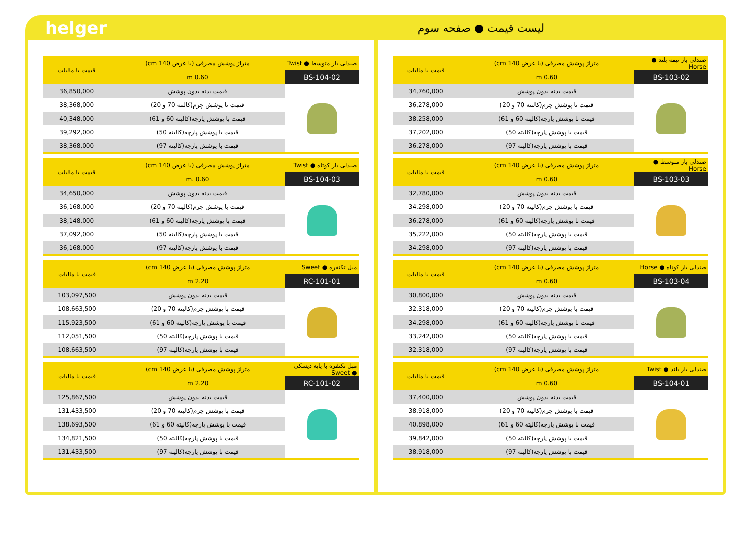helger
لیست قیمت ● صفحه سوم
| صندلی بار نیمه بلند ● Horse | متراژ پوشش مصرفی (با عرض 140 cm) | قیمت با مالیات |
| --- | --- | --- |
| BS-103-02 | 0.60 m | |
| | قیمت بدنه بدون پوشش | 34,760,000 |
| | قیمت با پوشش چرم(کالیته 70 و 20) | 36,278,000 |
| | قیمت با پوشش پارچه(کالیته 60 و 61) | 38,258,000 |
| | قیمت با پوشش پارچه(کالیته 50) | 37,202,000 |
| | قیمت با پوشش پارچه(کالیته 97) | 36,278,000 |
| صندلی بار متوسط ● Horse | متراژ پوشش مصرفی (با عرض 140 cm) | قیمت با مالیات |
| --- | --- | --- |
| BS-103-03 | 0.60 m | |
| | قیمت بدنه بدون پوشش | 32,780,000 |
| | قیمت با پوشش چرم(کالیته 70 و 20) | 34,298,000 |
| | قیمت با پوشش پارچه(کالیته 60 و 61) | 36,278,000 |
| | قیمت با پوشش پارچه(کالیته 50) | 35,222,000 |
| | قیمت با پوشش پارچه(کالیته 97) | 34,298,000 |
| صندلی بار کوتاه ● Horse | متراژ پوشش مصرفی (با عرض 140 cm) | قیمت با مالیات |
| --- | --- | --- |
| BS-103-04 | 0.60 m | |
| | قیمت بدنه بدون پوشش | 30,800,000 |
| | قیمت با پوشش چرم(کالیته 70 و 20) | 32,318,000 |
| | قیمت با پوشش پارچه(کالیته 60 و 61) | 34,298,000 |
| | قیمت با پوشش پارچه(کالیته 50) | 33,242,000 |
| | قیمت با پوشش پارچه(کالیته 97) | 32,318,000 |
| صندلی بار بلند ● Twist | متراژ پوشش مصرفی (با عرض 140 cm) | قیمت با مالیات |
| --- | --- | --- |
| BS-104-01 | 0.60 m | |
| | قیمت بدنه بدون پوشش | 37,400,000 |
| | قیمت با پوشش چرم(کالیته 70 و 20) | 38,918,000 |
| | قیمت با پوشش پارچه(کالیته 60 و 61) | 40,898,000 |
| | قیمت با پوشش پارچه(کالیته 50) | 39,842,000 |
| | قیمت با پوشش پارچه(کالیته 97) | 38,918,000 |
| صندلی بار متوسط ● Twist | متراژ پوشش مصرفی (با عرض 140 cm) | قیمت با مالیات |
| --- | --- | --- |
| BS-104-02 | 0.60 m | |
| | قیمت بدنه بدون پوشش | 36,850,000 |
| | قیمت با پوشش چرم(کالیته 70 و 20) | 38,368,000 |
| | قیمت با پوشش پارچه(کالیته 60 و 61) | 40,348,000 |
| | قیمت با پوشش پارچه(کالیته 50) | 39,292,000 |
| | قیمت با پوشش پارچه(کالیته 97) | 38,368,000 |
| صندلی بار کوتاه ● Twist | متراژ پوشش مصرفی (با عرض 140 cm) | قیمت با مالیات |
| --- | --- | --- |
| BS-104-03 | 0.60 .m | |
| | قیمت بدنه بدون پوشش | 34,650,000 |
| | قیمت با پوشش چرم(کالیته 70 و 20) | 36,168,000 |
| | قیمت با پوشش پارچه(کالیته 60 و 61) | 38,148,000 |
| | قیمت با پوشش پارچه(کالیته 50) | 37,092,000 |
| | قیمت با پوشش پارچه(کالیته 97) | 36,168,000 |
| مبل تکنفره ● Sweet | متراژ پوشش مصرفی (با عرض 140 cm) | قیمت با مالیات |
| --- | --- | --- |
| RC-101-01 | 2.20 m | |
| | قیمت بدنه بدون پوشش | 103,097,500 |
| | قیمت با پوشش چرم(کالیته 70 و 20) | 108,663,500 |
| | قیمت با پوشش پارچه(کالیته 60 و 61) | 115,923,500 |
| | قیمت با پوشش پارچه(کالیته 50) | 112,051,500 |
| | قیمت با پوشش پارچه(کالیته 97) | 108,663,500 |
| مبل تکنفره با پایه دیسکی ● Sweet | متراژ پوشش مصرفی (با عرض 140 cm) | قیمت با مالیات |
| --- | --- | --- |
| RC-101-02 | 2.20 m | |
| | قیمت بدنه بدون پوشش | 125,867,500 |
| | قیمت با پوشش چرم(کالیته 70 و 20) | 131,433,500 |
| | قیمت با پوشش پارچه(کالیته 60 و 61) | 138,693,500 |
| | قیمت با پوشش پارچه(کالیته 50) | 134,821,500 |
| | قیمت با پوشش پارچه(کالیته 97) | 131,433,500 |